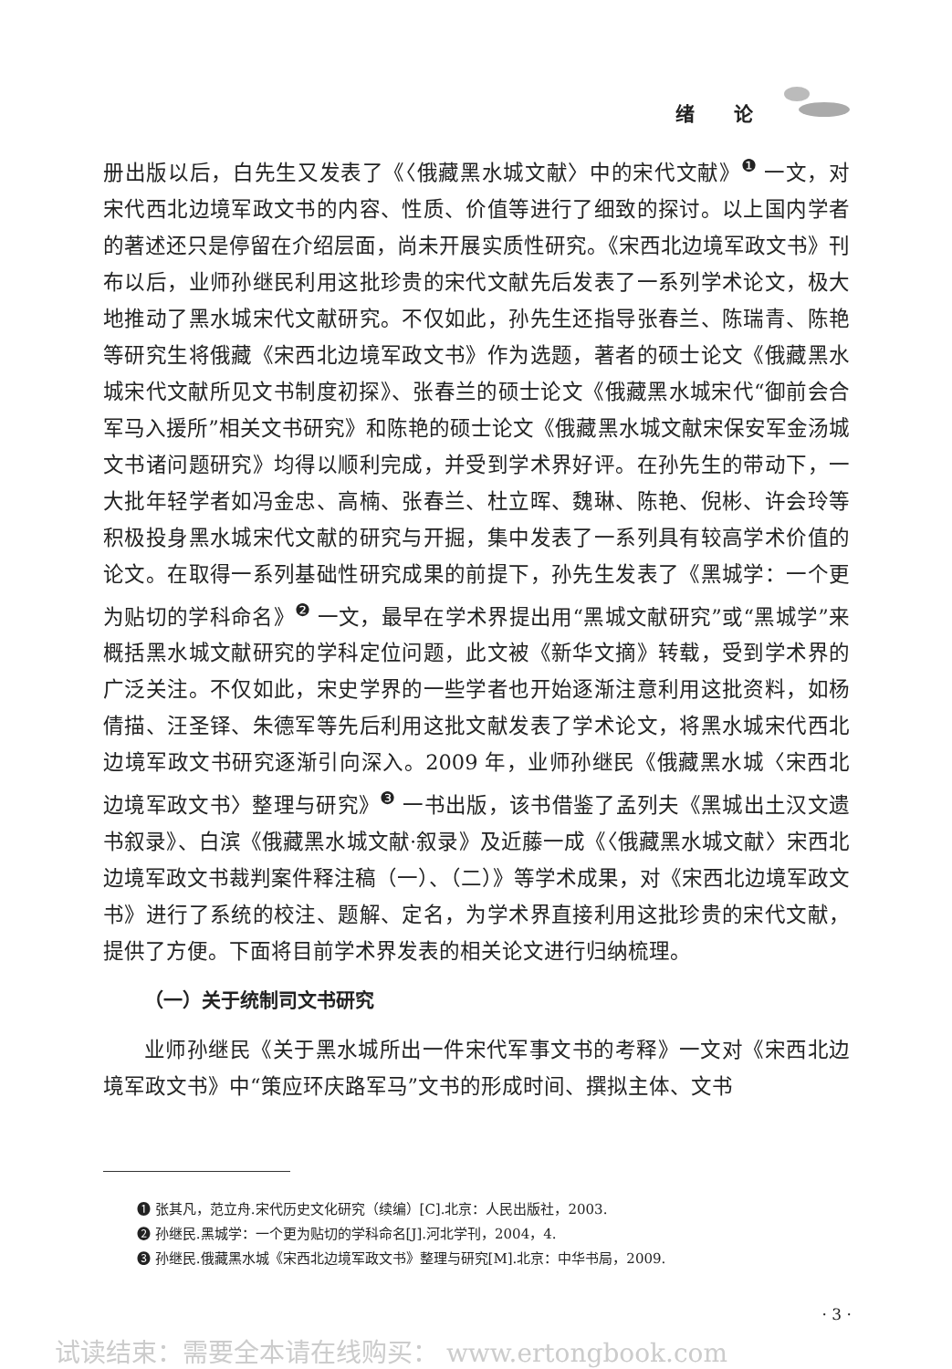绪 论
册出版以后，白先生又发表了《〈俄藏黑水城文献〉中的宋代文献》<sup>❶</sup> 一文，对宋代西北边境军政文书的内容、性质、价值等进行了细致的探讨。以上国内学者的著述还只是停留在介绍层面，尚未开展实质性研究。《宋西北边境军政文书》刊布以后，业师孙继民利用这批珍贵的宋代文献先后发表了一系列学术论文，极大地推动了黑水城宋代文献研究。不仅如此，孙先生还指导张春兰、陈瑞青、陈艳等研究生将俄藏《宋西北边境军政文书》作为选题，著者的硕士论文《俄藏黑水城宋代文献所见文书制度初探》、张春兰的硕士论文《俄藏黑水城宋代“御前会合军马入援所”相关文书研究》和陈艳的硕士论文《俄藏黑水城文献宋保安军金汤城文书诸问题研究》均得以顺利完成，并受到学术界好评。在孙先生的带动下，一大批年轻学者如冯金忠、高楠、张春兰、杜立晖、魏琳、陈艳、倪彬、许会玲等积极投身黑水城宋代文献的研究与开掘，集中发表了一系列具有较高学术价值的论文。在取得一系列基础性研究成果的前提下，孙先生发表了《黑城学：一个更为贴切的学科命名》<sup>❷</sup> 一文，最早在学术界提出用“黑城文献研究”或“黑城学”来概括黑水城文献研究的学科定位问题，此文被《新华文摘》转载，受到学术界的广泛关注。不仅如此，宋史学界的一些学者也开始逐渐注意利用这批资料，如杨倩描、汪圣铎、朱德军等先后利用这批文献发表了学术论文，将黑水城宋代西北边境军政文书研究逐渐引向深入。2009 年，业师孙继民《俄藏黑水城〈宋西北边境军政文书〉整理与研究》<sup>❸</sup> 一书出版，该书借鉴了孟列夫《黑城出土汉文遗书叙录》、白滨《俄藏黑水城文献·叙录》及近藤一成《〈俄藏黑水城文献〉宋西北边境军政文书裁判案件释注稿（一）、（二）》等学术成果，对《宋西北边境军政文书》进行了系统的校注、题解、定名，为学术界直接利用这批珍贵的宋代文献，提供了方便。下面将目前学术界发表的相关论文进行归纳梳理。
（一）关于统制司文书研究
业师孙继民《关于黑水城所出一件宋代军事文书的考释》一文对《宋西北边境军政文书》中“策应环庆路军马”文书的形成时间、撰拟主体、文书
❶ 张其凡，范立舟.宋代历史文化研究（续编）[C].北京：人民出版社，2003.
❷ 孙继民.黑城学：一个更为贴切的学科命名[J].河北学刊，2004，4.
❸ 孙继民.俄藏黑水城《宋西北边境军政文书》整理与研究[M].北京：中华书局，2009.
· 3 ·
试读结束：需要全本请在线购买： www.ertongbook.com